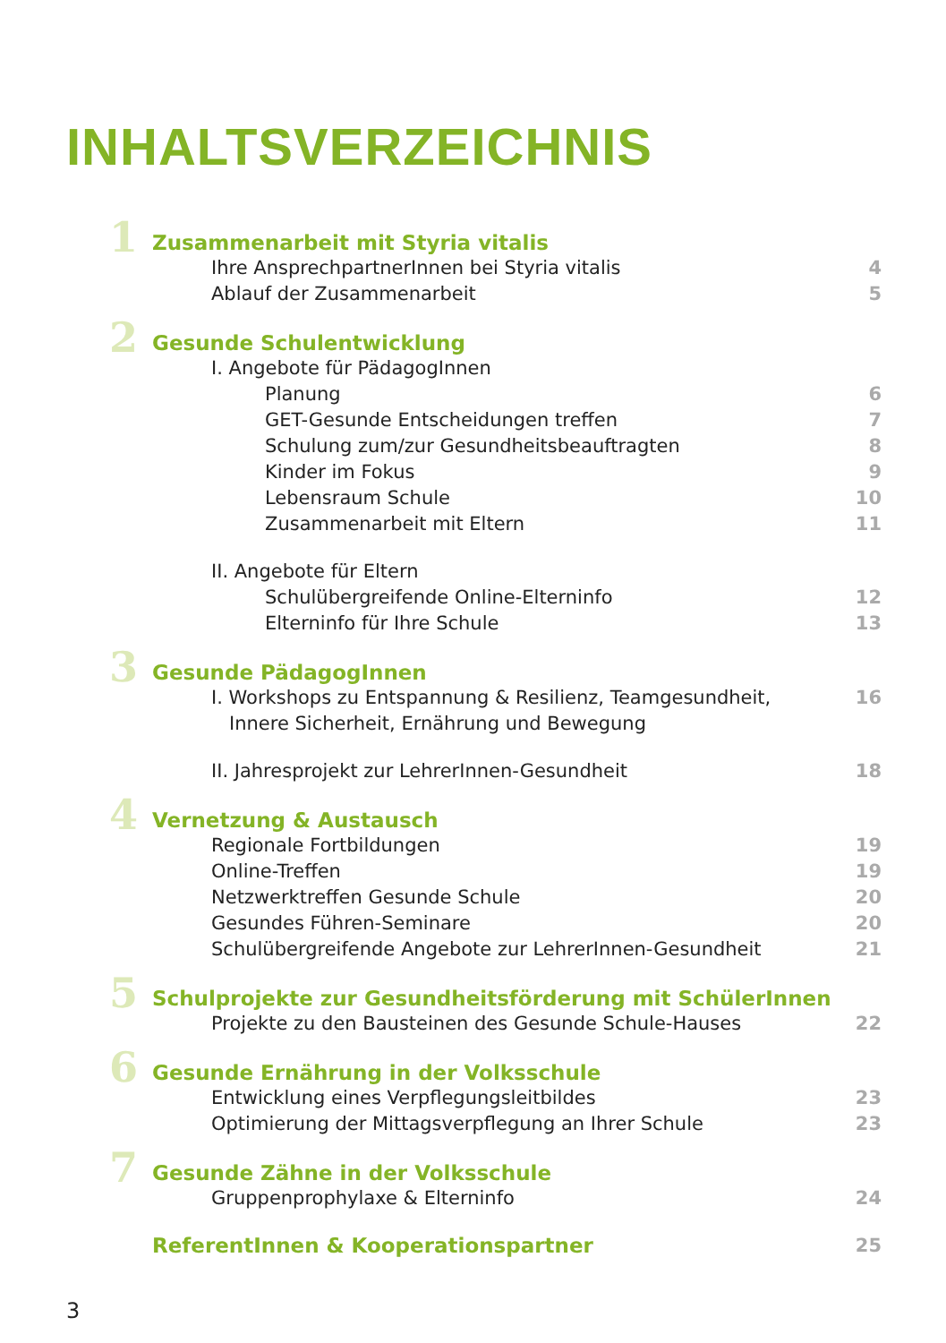INHALTSVERZEICHNIS
1
Zusammenarbeit mit Styria vitalis
Ihre AnsprechpartnerInnen bei Styria vitalis
4
Ablauf der Zusammenarbeit 5
2
Gesunde Schulentwicklung
I. Angebote für PädagogInnen
Planung 6
GET-Gesunde Entscheidungen treffen
7
Schulung zum/zur Gesundheitsbeauftragten
8
Kinder im Fokus 9
Lebensraum Schule 10
Zusammenarbeit mit Eltern 11
II. Angebote für Eltern
Schulübergreifende Online-Elterninfo
12
Elterninfo für Ihre Schule 13
3
Gesunde PädagogInnen
I. Workshops zu Entspannung & Resilienz, Teamgesundheit,
Innere Sicherheit, Ernährung und Bewegung
16
II. Jahresprojekt zur LehrerInnen-Gesundheit
18
4
Vernetzung & Austausch
Regionale Fortbildungen 19
Online-Treffen 19
Netzwerktreffen Gesunde Schule 20
Gesundes Führen-Seminare 20
Schulübergreifende Angebote zur LehrerInnen-Gesundheit
21
5
Schulprojekte zur Gesundheitsförderung mit SchülerInnen
Projekte zu den Bausteinen des Gesunde Schule-Hauses
22
6
Gesunde Ernährung in der Volksschule
Entwicklung eines Verpflegungsleitbildes
23
Optimierung der Mittagsverpflegung an Ihrer Schule
23
7
Gesunde Zähne in der Volksschule
Gruppenprophylaxe & Elterninfo 24
ReferentInnen & Kooperationspartner
25
3